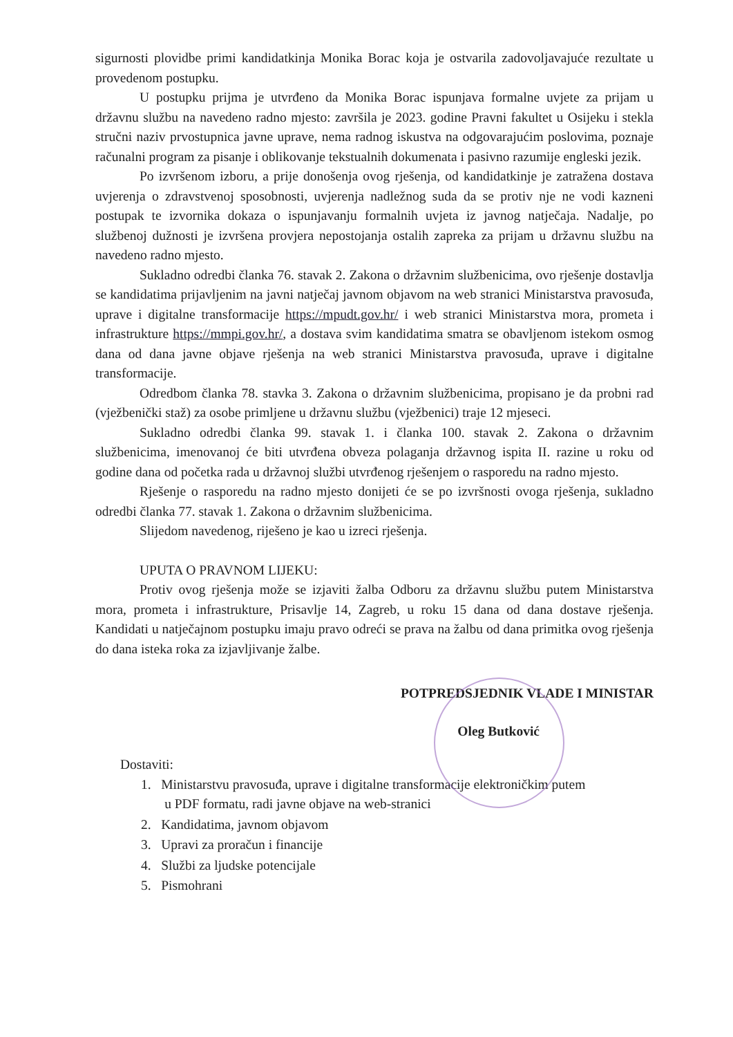sigurnosti plovidbe primi kandidatkinja Monika Borac koja je ostvarila zadovoljavajuće rezultate u provedenom postupku.
U postupku prijma je utvrđeno da Monika Borac ispunjava formalne uvjete za prijam u državnu službu na navedeno radno mjesto: završila je 2023. godine Pravni fakultet u Osijeku i stekla stručni naziv prvostupnica javne uprave, nema radnog iskustva na odgovarajućim poslovima, poznaje računalni program za pisanje i oblikovanje tekstualnih dokumenata i pasivno razumije engleski jezik.
Po izvršenom izboru, a prije donošenja ovog rješenja, od kandidatkinje je zatražena dostava uvjerenja o zdravstvenoj sposobnosti, uvjerenja nadležnog suda da se protiv nje ne vodi kazneni postupak te izvornika dokaza o ispunjavanju formalnih uvjeta iz javnog natječaja. Nadalje, po službenoj dužnosti je izvršena provjera nepostojanja ostalih zapreka za prijam u državnu službu na navedeno radno mjesto.
Sukladno odredbi članka 76. stavak 2. Zakona o državnim službenicima, ovo rješenje dostavlja se kandidatima prijavljenim na javni natječaj javnom objavom na web stranici Ministarstva pravosuđa, uprave i digitalne transformacije https://mpudt.gov.hr/ i web stranici Ministarstva mora, prometa i infrastrukture https://mmpi.gov.hr/, a dostava svim kandidatima smatra se obavljenom istekom osmog dana od dana javne objave rješenja na web stranici Ministarstva pravosuđa, uprave i digitalne transformacije.
Odredbom članka 78. stavka 3. Zakona o državnim službenicima, propisano je da probni rad (vježbenički staž) za osobe primljene u državnu službu (vježbenici) traje 12 mjeseci.
Sukladno odredbi članka 99. stavak 1. i članka 100. stavak 2. Zakona o državnim službenicima, imenovanoj će biti utvrđena obveza polaganja državnog ispita II. razine u roku od godine dana od početka rada u državnoj službi utvrđenog rješenjem o rasporedu na radno mjesto.
Rješenje o rasporedu na radno mjesto donijeti će se po izvršnosti ovoga rješenja, sukladno odredbi članka 77. stavak 1. Zakona o državnim službenicima.
Slijedom navedenog, riješeno je kao u izreci rješenja.
UPUTA O PRAVNOM LIJEKU:
Protiv ovog rješenja može se izjaviti žalba Odboru za državnu službu putem Ministarstva mora, prometa i infrastrukture, Prisavlje 14, Zagreb, u roku 15 dana od dana dostave rješenja. Kandidati u natječajnom postupku imaju pravo odreći se prava na žalbu od dana primitka ovog rješenja do dana isteka roka za izjavljivanje žalbe.
POTPREDSJEDNIK VLADE I MINISTAR
Oleg Butković
Dostaviti:
1. Ministarstvu pravosuđa, uprave i digitalne transformacije elektroničkim putem
u PDF formatu, radi javne objave na web-stranici
2. Kandidatima, javnom objavom
3. Upravi za proračun i financije
4. Službi za ljudske potencijale
5. Pismohrani